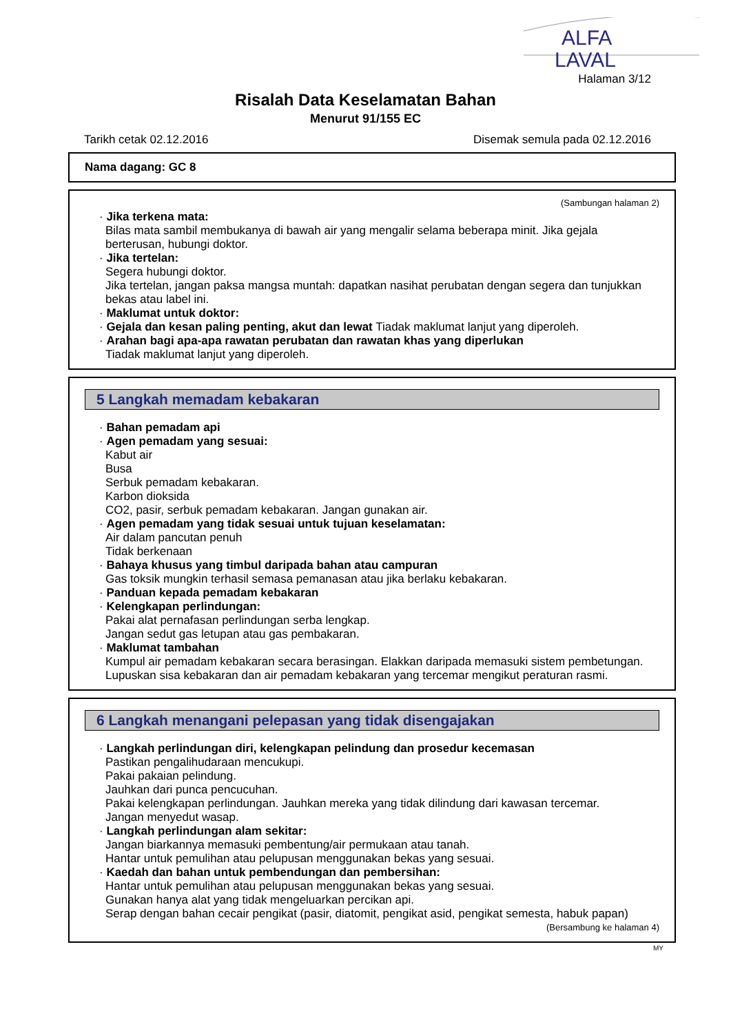ALFA
LAVAL
Halaman 3/12
Risalah Data Keselamatan Bahan
Menurut 91/155 EC
Tarikh cetak 02.12.2016 Disemak semula pada 02.12.2016
Nama dagang: GC 8
(Sambungan halaman 2)
· Jika terkena mata:
Bilas mata sambil membukanya di bawah air yang mengalir selama beberapa minit. Jika gejala berterusan, hubungi doktor.
· Jika tertelan:
Segera hubungi doktor.
Jika tertelan, jangan paksa mangsa muntah: dapatkan nasihat perubatan dengan segera dan tunjukkan bekas atau label ini.
· Maklumat untuk doktor:
· Gejala dan kesan paling penting, akut dan lewat Tiadak maklumat lanjut yang diperoleh.
· Arahan bagi apa-apa rawatan perubatan dan rawatan khas yang diperlukan
Tiadak maklumat lanjut yang diperoleh.
5 Langkah memadam kebakaran
· Bahan pemadam api
· Agen pemadam yang sesuai:
Kabut air
Busa
Serbuk pemadam kebakaran.
Karbon dioksida
CO2, pasir, serbuk pemadam kebakaran. Jangan gunakan air.
· Agen pemadam yang tidak sesuai untuk tujuan keselamatan:
Air dalam pancutan penuh
Tidak berkenaan
· Bahaya khusus yang timbul daripada bahan atau campuran
Gas toksik mungkin terhasil semasa pemanasan atau jika berlaku kebakaran.
· Panduan kepada pemadam kebakaran
· Kelengkapan perlindungan:
Pakai alat pernafasan perlindungan serba lengkap.
Jangan sedut gas letupan atau gas pembakaran.
· Maklumat tambahan
Kumpul air pemadam kebakaran secara berasingan. Elakkan daripada memasuki sistem pembetungan.
Lupuskan sisa kebakaran dan air pemadam kebakaran yang tercemar mengikut peraturan rasmi.
6 Langkah menangani pelepasan yang tidak disengajakan
· Langkah perlindungan diri, kelengkapan pelindung dan prosedur kecemasan
Pastikan pengalihudaraan mencukupi.
Pakai pakaian pelindung.
Jauhkan dari punca pencucuhan.
Pakai kelengkapan perlindungan. Jauhkan mereka yang tidak dilindung dari kawasan tercemar.
Jangan menyedut wasap.
· Langkah perlindungan alam sekitar:
Jangan biarkannya memasuki pembentung/air permukaan atau tanah.
Hantar untuk pemulihan atau pelupusan menggunakan bekas yang sesuai.
· Kaedah dan bahan untuk pembendungan dan pembersihan:
Hantar untuk pemulihan atau pelupusan menggunakan bekas yang sesuai.
Gunakan hanya alat yang tidak mengeluarkan percikan api.
Serap dengan bahan cecair pengikat (pasir, diatomit, pengikat asid, pengikat semesta, habuk papan)
(Bersambung ke halaman 4)
MY